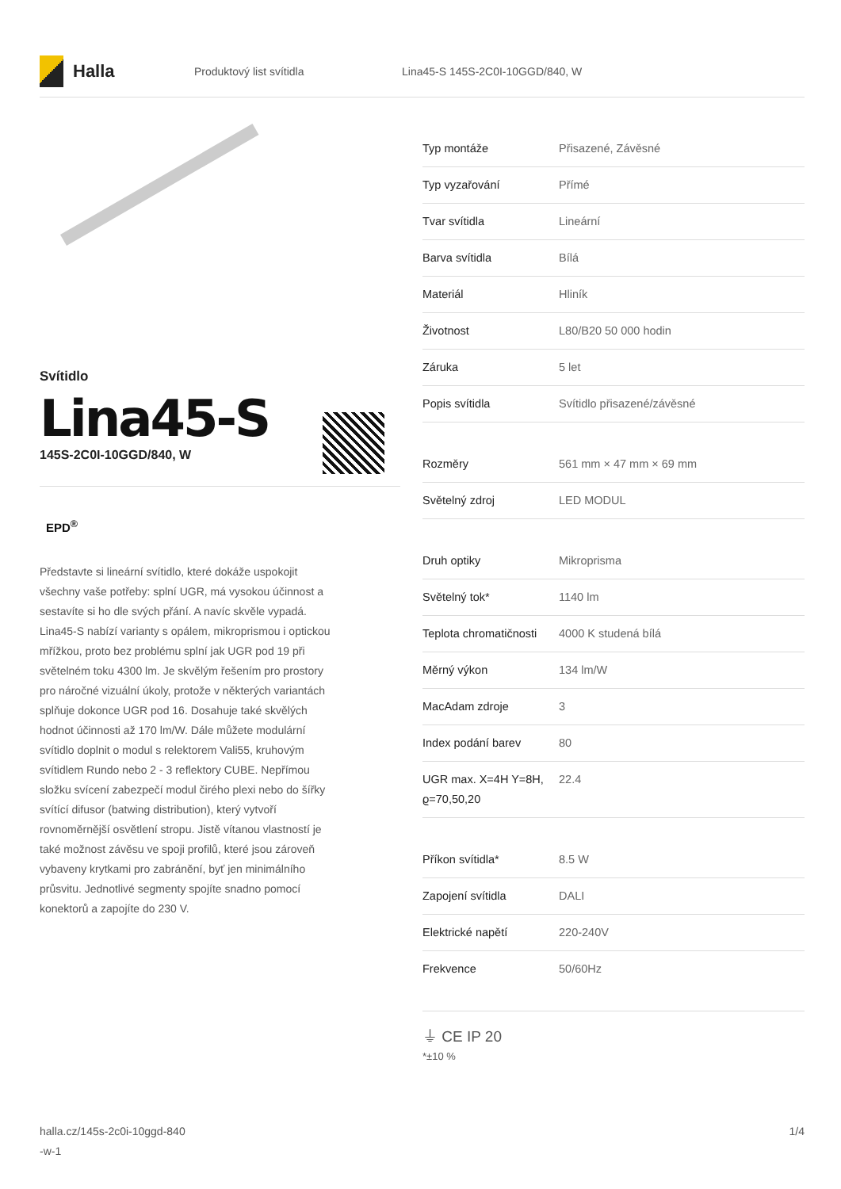Halla
Produktový list svítidla
Lina45-S 145S-2C0I-10GGD/840, W
Svítidlo
Lina45-S
145S-2C0I-10GGD/840, W
EPD<sup>®</sup>
Představte si lineární svítidlo, které dokáže uspokojit všechny vaše potřeby: splní UGR, má vysokou účinnost a sestavíte si ho dle svých přání. A navíc skvěle vypadá. Lina45-S nabízí varianty s opálem, mikroprismou i optickou mřížkou, proto bez problému splní jak UGR pod 19 při světelném toku 4300 lm. Je skvělým řešením pro prostory pro náročné vizuální úkoly, protože v některých variantách splňuje dokonce UGR pod 16. Dosahuje také skvělých hodnot účinnosti až 170 lm/W. Dále můžete modulární svítidlo doplnit o modul s relektorem Vali55, kruhovým svítidlem Rundo nebo 2 - 3 reflektory CUBE. Nepřímou složku svícení zabezpečí modul čirého plexi nebo do šířky svítící difusor (batwing distribution), který vytvoří rovnoměrnější osvětlení stropu. Jistě vítanou vlastností je také možnost závěsu ve spoji profilů, které jsou zároveň vybaveny krytkami pro zabránění, byť jen minimálního průsvitu. Jednotlivé segmenty spojíte snadno pomocí konektorů a zapojíte do 230 V.
| Typ montáže | Přisazené, Závěsné |
| Typ vyzařování | Přímé |
| Tvar svítidla | Lineární |
| Barva svítidla | Bílá |
| Materiál | Hliník |
| Životnost | L80/B20 50 000 hodin |
| Záruka | 5 let |
| Popis svítidla | Svítidlo přisazené/závěsné |
| Rozměry | 561 mm × 47 mm × 69 mm |
| Světelný zdroj | LED MODUL |
| Druh optiky | Mikroprisma |
| Světelný tok* | 1140 lm |
| Teplota chromatičnosti | 4000 K studená bílá |
| Měrný výkon | 134 lm/W |
| MacAdam zdroje | 3 |
| Index podání barev | 80 |
| UGR max. X=4H Y=8H, ϱ=70,50,20 | 22.4 |
| Příkon svítidla* | 8.5 W |
| Zapojení svítidla | DALI |
| Elektrické napětí | 220-240V |
| Frekvence | 50/60Hz |
⏚ CE IP 20
*±10 %
halla.cz/145s-2c0i-10ggd-840
-w-1
1/4